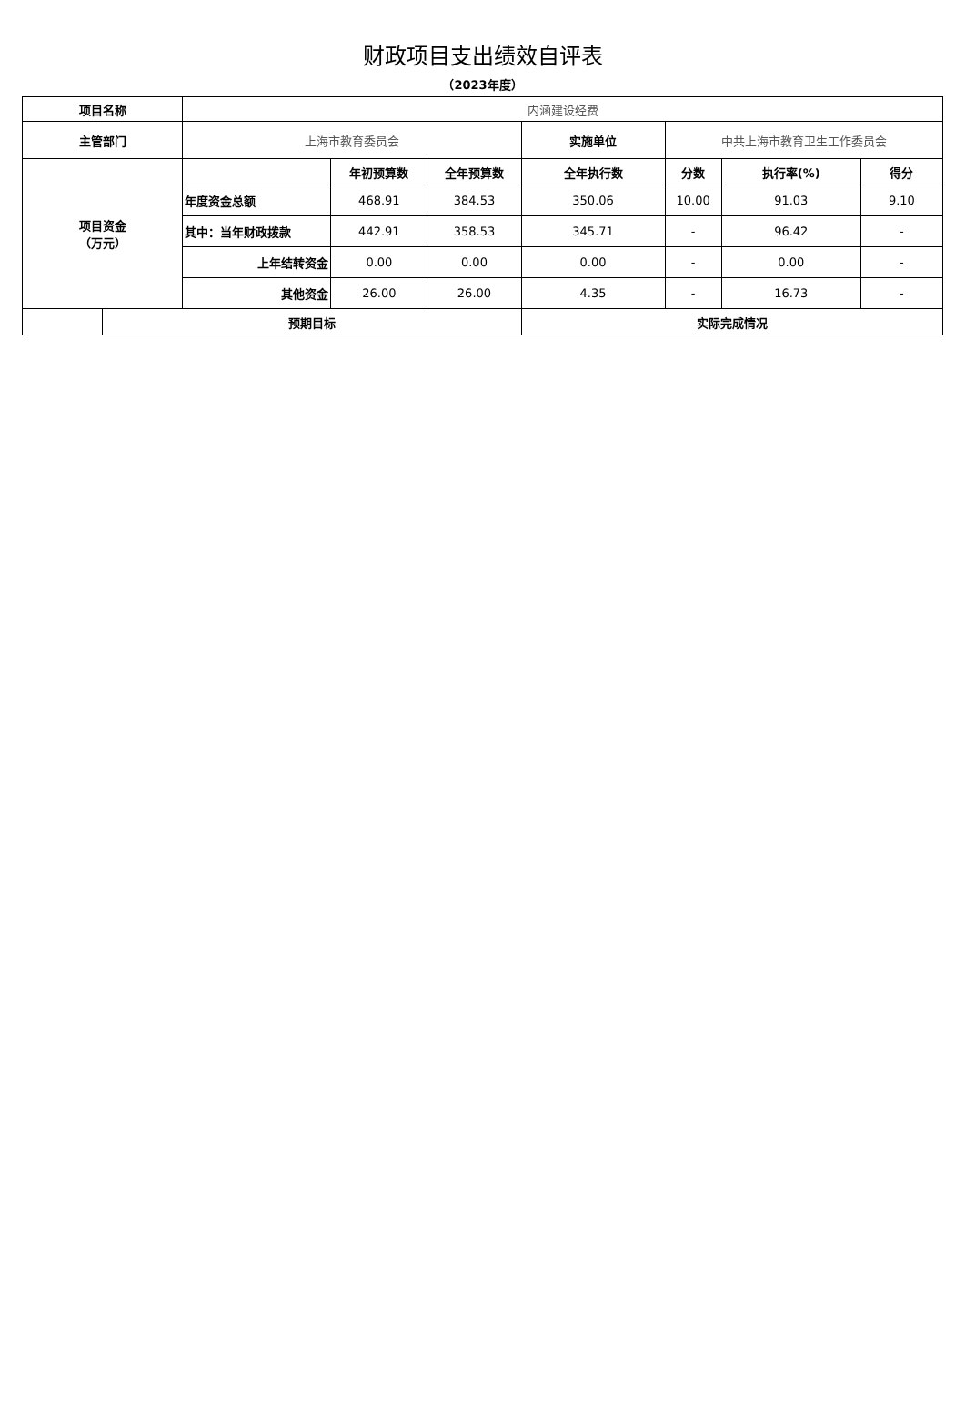财政项目支出绩效自评表
（2023年度）
| 项目名称 | | 内涵建设经费 | | | | | | |
| 主管部门 | | 上海市教育委员会 | | | 实施单位 | 中共上海市教育卫生工作委员会 | | |
| 项目资金 （万元） | | | 年初预算数 | 全年预算数 | 全年执行数 | 分数 | 执行率(%) | 得分 |
| | | 年度资金总额 | 468.91 | 384.53 | 350.06 | 10.00 | 91.03 | 9.10 |
| | | 其中：当年财政拨款 | 442.91 | 358.53 | 345.71 | - | 96.42 | - |
| | | 上年结转资金 | 0.00 | 0.00 | 0.00 | - | 0.00 | - |
| | | 其他资金 | 26.00 | 26.00 | 4.35 | - | 16.73 | - |
| | 预期目标 | | | | 实际完成情况 | | | |